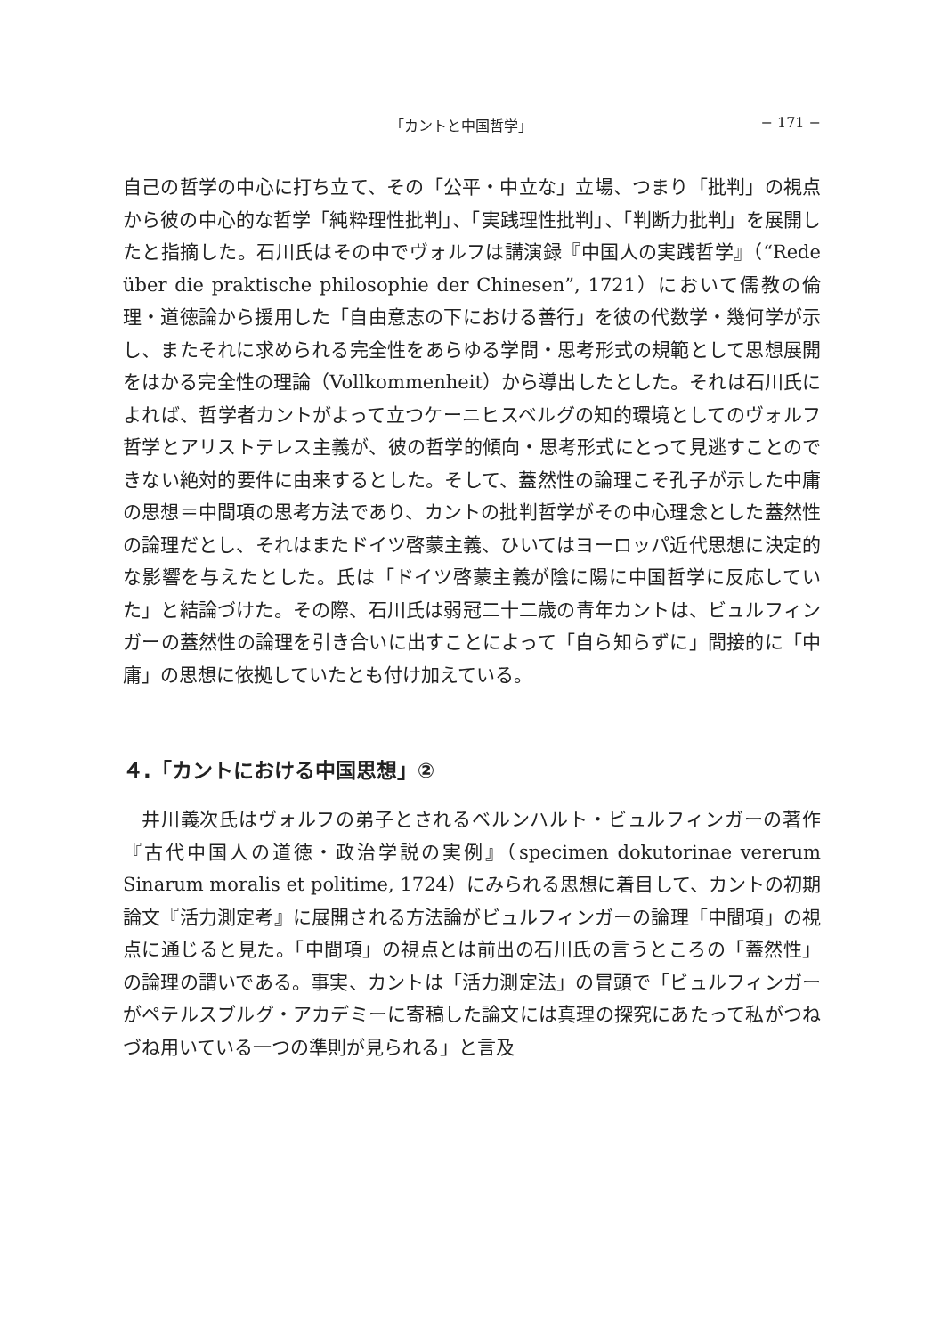「カントと中国哲学」 − 171 −
自己の哲学の中心に打ち立て、その「公平・中立な」立場、つまり「批判」の視点から彼の中心的な哲学「純粋理性批判」、「実践理性批判」、「判断力批判」を展開したと指摘した。石川氏はその中でヴォルフは講演録『中国人の実践哲学』（“Rede über die praktische philosophie der Chinesen”, 1721）において儒教の倫理・道徳論から援用した「自由意志の下における善行」を彼の代数学・幾何学が示し、またそれに求められる完全性をあらゆる学問・思考形式の規範として思想展開をはかる完全性の理論（Vollkommenheit）から導出したとした。それは石川氏によれば、哲学者カントがよって立つケーニヒスベルグの知的環境としてのヴォルフ哲学とアリストテレス主義が、彼の哲学的傾向・思考形式にとって見逃すことのできない絶対的要件に由来するとした。そして、蓋然性の論理こそ孔子が示した中庸の思想＝中間項の思考方法であり、カントの批判哲学がその中心理念とした蓋然性の論理だとし、それはまたドイツ啓蒙主義、ひいてはヨーロッパ近代思想に決定的な影響を与えたとした。氏は「ドイツ啓蒙主義が陰に陽に中国哲学に反応していた」と結論づけた。その際、石川氏は弱冠二十二歳の青年カントは、ビュルフィンガーの蓋然性の論理を引き合いに出すことによって「自ら知らずに」間接的に「中庸」の思想に依拠していたとも付け加えている。
４.「カントにおける中国思想」②
井川義次氏はヴォルフの弟子とされるベルンハルト・ビュルフィンガーの著作『古代中国人の道徳・政治学説の実例』（specimen dokutorinae vererum Sinarum moralis et politime, 1724）にみられる思想に着目して、カントの初期論文『活力測定考』に展開される方法論がビュルフィンガーの論理「中間項」の視点に通じると見た。「中間項」の視点とは前出の石川氏の言うところの「蓋然性」の論理の謂いである。事実、カントは「活力測定法」の冒頭で「ビュルフィンガーがペテルスブルグ・アカデミーに寄稿した論文には真理の探究にあたって私がつねづね用いている一つの準則が見られる」と言及